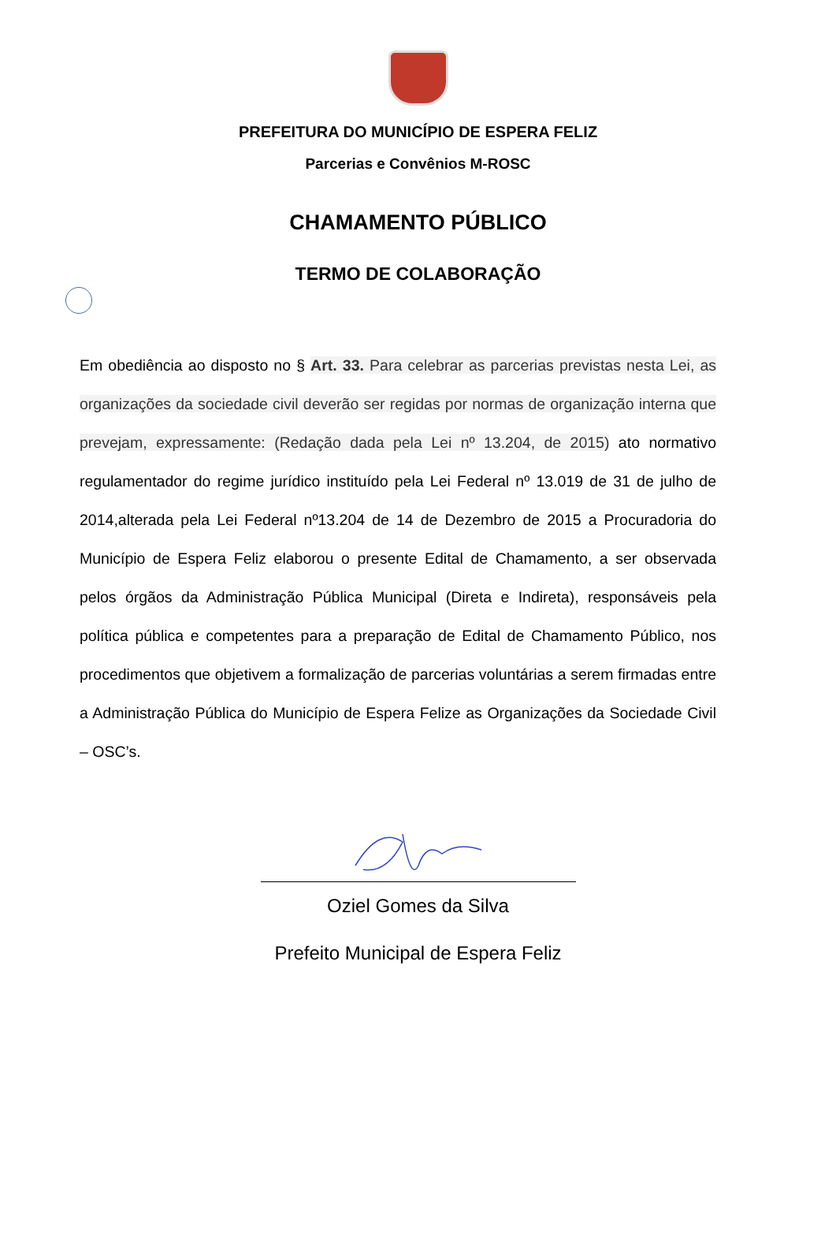PREFEITURA DO MUNICÍPIO DE ESPERA FELIZ
Parcerias e Convênios M-ROSC
CHAMAMENTO PÚBLICO
TERMO DE COLABORAÇÃO
Em obediência ao disposto no § Art. 33. Para celebrar as parcerias previstas nesta Lei, as organizações da sociedade civil deverão ser regidas por normas de organização interna que prevejam, expressamente: (Redação dada pela Lei nº 13.204, de 2015) ato normativo regulamentador do regime jurídico instituído pela Lei Federal nº 13.019 de 31 de julho de 2014,alterada pela Lei Federal nº13.204 de 14 de Dezembro de 2015 a Procuradoria do Município de Espera Feliz elaborou o presente Edital de Chamamento, a ser observada pelos órgãos da Administração Pública Municipal (Direta e Indireta), responsáveis pela política pública e competentes para a preparação de Edital de Chamamento Público, nos procedimentos que objetivem a formalização de parcerias voluntárias a serem firmadas entre a Administração Pública do Município de Espera Felize as Organizações da Sociedade Civil – OSC’s.
Oziel Gomes da Silva
Prefeito Municipal de Espera Feliz